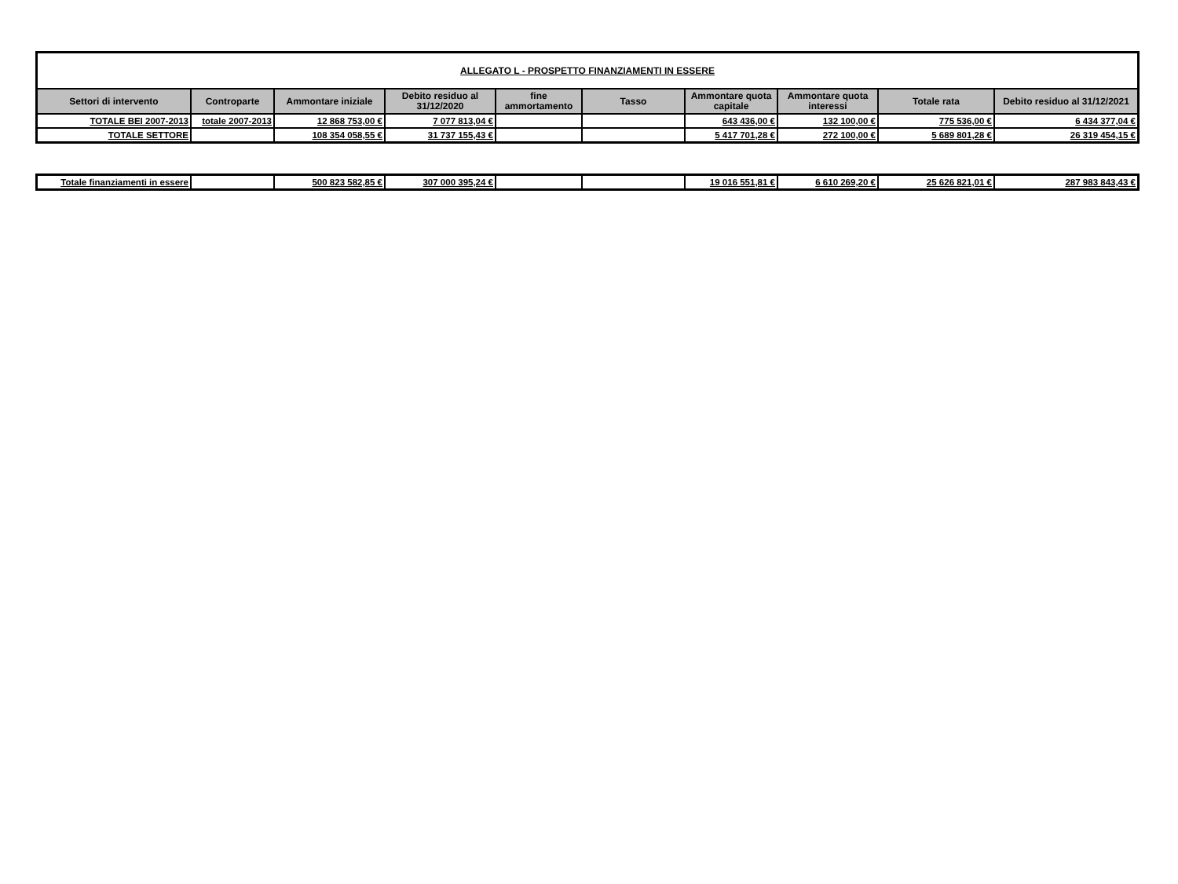| ALLEGATO L - PROSPETTO FINANZIAMENTI IN ESSERE | | | | | | | | | |
| Settori di intervento | Controparte | Ammontare iniziale | Debito residuo al 31/12/2020 | fine ammortamento | Tasso | Ammontare quota capitale | Ammontare quota interessi | Totale rata | Debito residuo al 31/12/2021 |
| TOTALE BEI 2007-2013 | totale 2007-2013 | 12 868 753,00 € | 7 077 813,04 € | | | 643 436,00 € | 132 100,00 € | 775 536,00 € | 6 434 377,04 € |
| TOTALE SETTORE | | 108 354 058,55 € | 31 737 155,43 € | | | 5 417 701,28 € | 272 100,00 € | 5 689 801,28 € | 26 319 454,15 € |
| Totale finanziamenti in essere | | 500 823 582,85 € | 307 000 395,24 € | | | 19 016 551,81 € | 6 610 269,20 € | 25 626 821,01 € | 287 983 843,43 € |